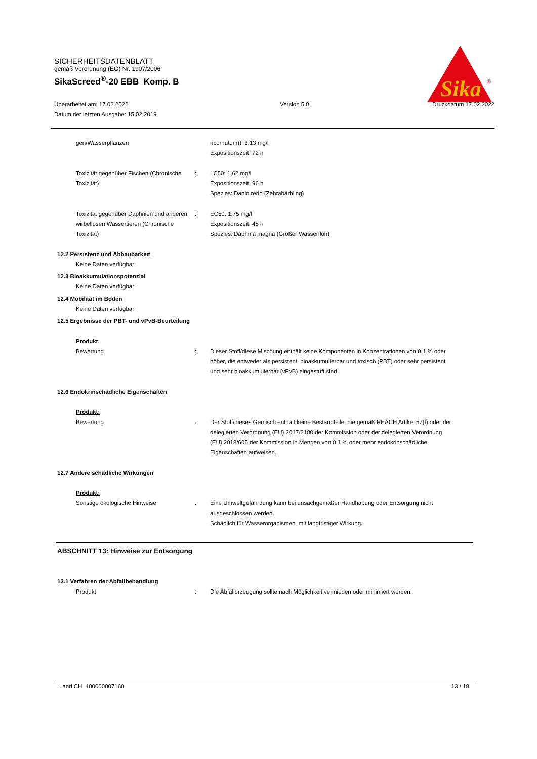SICHERHEITSDATENBLATT
gemäß Verordnung (EG) Nr. 1907/2006
SikaScreed<sup>®</sup>-20 EBB Komp. B
Sika
®
Überarbeitet am: 17.02.2022
Datum der letzten Ausgabe: 15.02.2019
Version 5.0 Druckdatum 17.02.2022
gen/Wasserpflanzen ricornutum)): 3,13 mg/l
Expositionszeit: 72 h
Toxizität gegenüber Fischen (Chronische Toxizität)
: LC50: 1,62 mg/l
Expositionszeit: 96 h
Spezies: Danio rerio (Zebrabärbling)
Toxizität gegenüber Daphnien und anderen wir­bellosen Wassertieren (Chronische Toxizität)
: EC50: 1,75 mg/l
Expositionszeit: 48 h
Spezies: Daphnia magna (Großer Wasserfloh)
12.2 Persistenz und Abbaubarkeit
Keine Daten verfügbar
12.3 Bioakkumulationspotenzial
Keine Daten verfügbar
12.4 Mobilität im Boden
Keine Daten verfügbar
12.5 Ergebnisse der PBT- und vPvB-Beurteilung
Produkt:
Bewertung : Dieser Stoff/diese Mischung enthält keine Komponenten in Konzentrationen von 0,1 % oder höher, die entweder als per­sistent, bioakkumulierbar und toxisch (PBT) oder sehr persis­tent und sehr bioakkumulierbar (vPvB) eingestuft sind..
12.6 Endokrinschädliche Eigenschaften
Produkt:
Bewertung : Der Stoff/dieses Gemisch enthält keine Bestandteile, die ge­mäß REACH Artikel 57(f) oder der delegierten Verordnung (EU) 2017/2100 der Kommission oder der delegierten Verord­nung (EU) 2018/605 der Kommission in Mengen von 0,1 % oder mehr endokrinschädliche Eigenschaften aufweisen.
12.7 Andere schädliche Wirkungen
Produkt:
Sonstige ökologische Hin­weise : Eine Umweltgefährdung kann bei unsachgemäßer Handha­bung oder Entsorgung nicht ausgeschlossen werden.
Schädlich für Wasserorganismen, mit langfristiger Wirkung.
ABSCHNITT 13: Hinweise zur Entsorgung
13.1 Verfahren der Abfallbehandlung
Produkt : Die Abfallerzeugung sollte nach Möglichkeit vermieden oder minimiert werden.
Land CH 100000007160 13 / 18